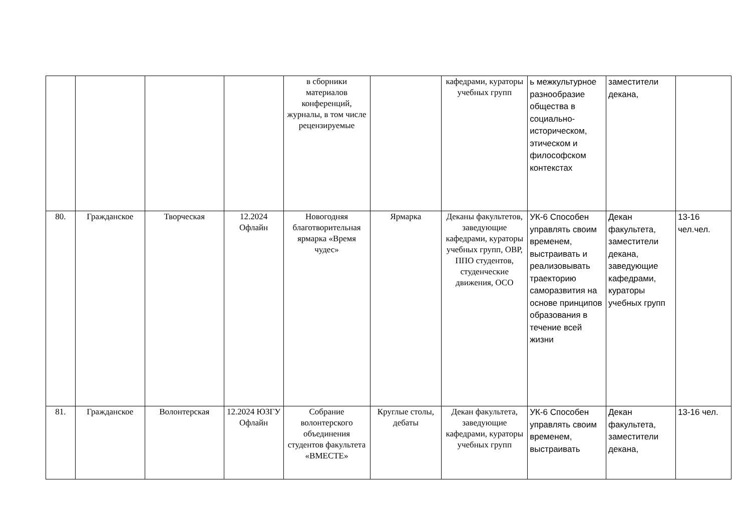| | | | | в сборники материалов конференций, журналы, в том числе рецензируемые | | кафедрами, кураторы учебных групп | ь межкультурное разнообразие общества в социально-историческом, этическом и философском контекстах | заместители декана, | |
| 80. | Гражданское | Творческая | 12.2024 Офлайн | Новогодняя благотворительная ярмарка «Время чудес» | Ярмарка | Деканы факультетов, заведующие кафедрами, кураторы учебных групп, ОВР, ППО студентов, студенческие движения, ОСО | УК-6 Способен управлять своим временем, выстраивать и реализовывать траекторию саморазвития на основе принципов образования в течение всей жизни | Декан факультета, заместители декана, заведующие кафедрами, кураторы учебных групп | 13-16 чел.чел. |
| 81. | Гражданское | Волонтерская | 12.2024 ЮЗГУ Офлайн | Собрание волонтерского объединения студентов факультета «ВМЕСТЕ» | Круглые столы, дебаты | Декан факультета, заведующие кафедрами, кураторы учебных групп | УК-6 Способен управлять своим временем, выстраивать | Декан факультета, заместители декана, | 13-16 чел. |